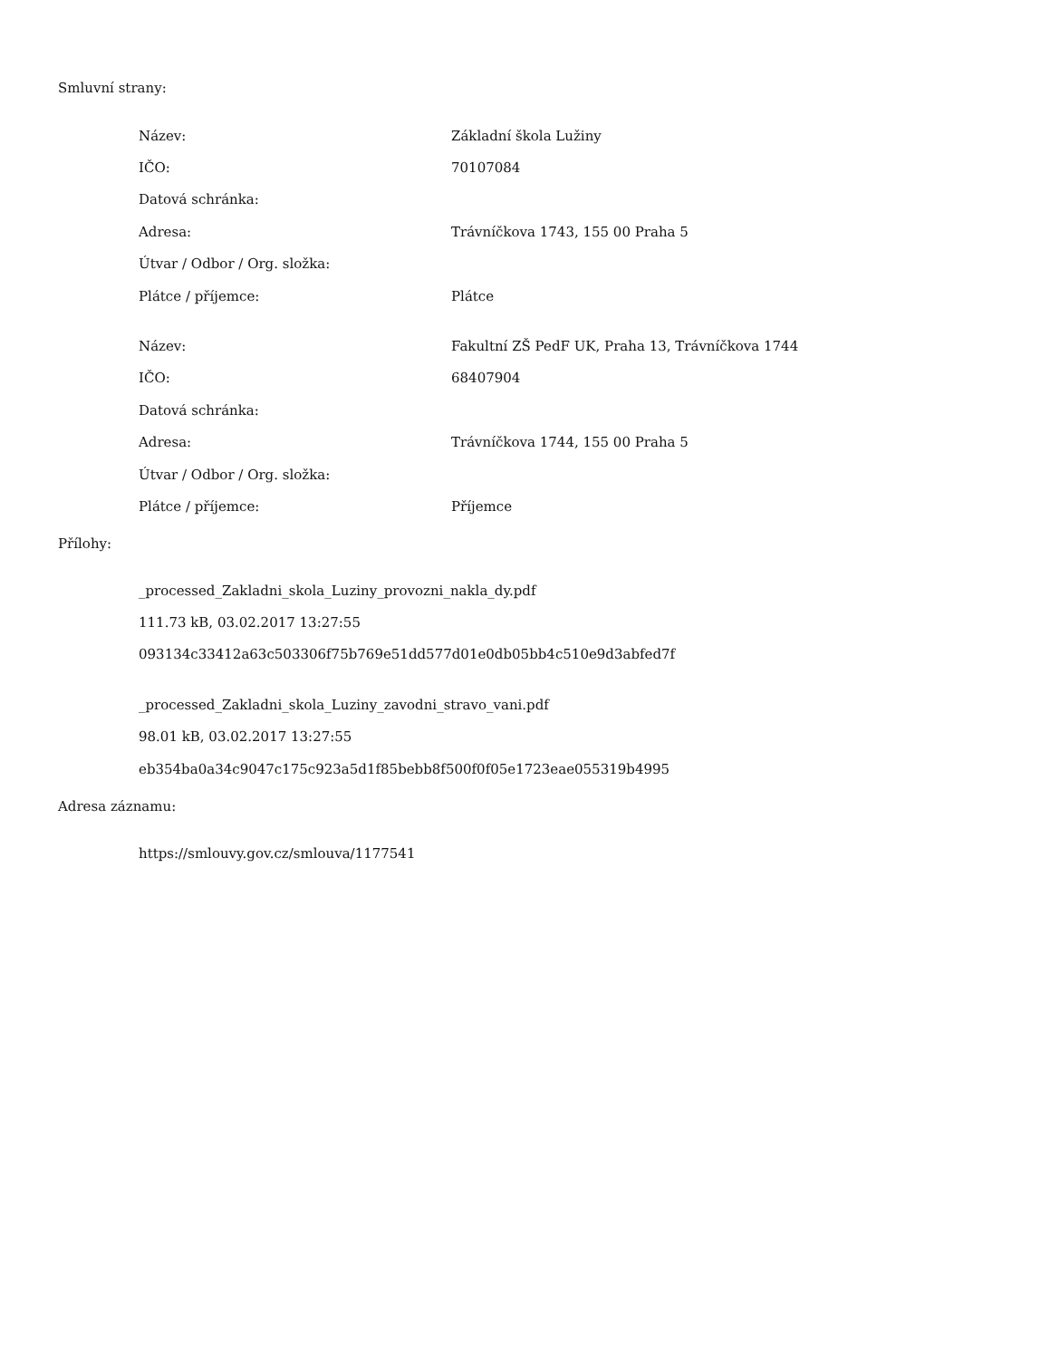Smluvní strany:
| Název: | Základní škola Lužiny |
| IČO: | 70107084 |
| Datová schránka: | |
| Adresa: | Trávníčkova 1743, 155 00 Praha 5 |
| Útvar / Odbor / Org. složka: | |
| Plátce / příjemce: | Plátce |
| Název: | Fakultní ZŠ PedF UK, Praha 13, Trávníčkova 1744 |
| IČO: | 68407904 |
| Datová schránka: | |
| Adresa: | Trávníčkova 1744, 155 00 Praha 5 |
| Útvar / Odbor / Org. složka: | |
| Plátce / příjemce: | Příjemce |
Přílohy:
_processed_Zakladni_skola_Luziny_provozni_nakla_dy.pdf
111.73 kB, 03.02.2017 13:27:55
093134c33412a63c503306f75b769e51dd577d01e0db05bb4c510e9d3abfed7f
_processed_Zakladni_skola_Luziny_zavodni_stravo_vani.pdf
98.01 kB, 03.02.2017 13:27:55
eb354ba0a34c9047c175c923a5d1f85bebb8f500f0f05e1723eae055319b4995
Adresa záznamu:
https://smlouvy.gov.cz/smlouva/1177541